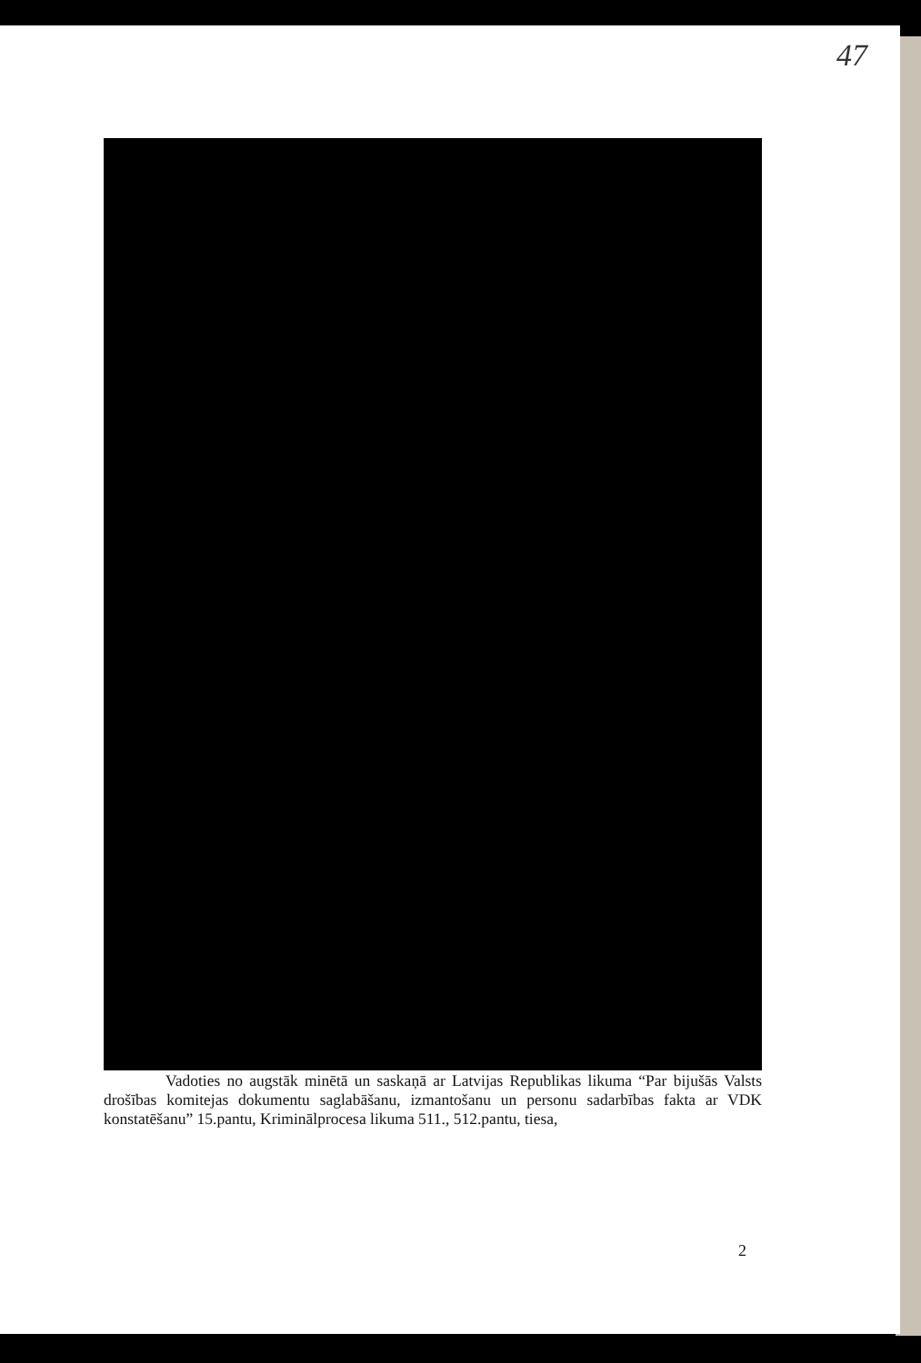47
Vadoties no augstāk minētā un saskaņā ar Latvijas Republikas likuma “Par bijušās Valsts drošības komitejas dokumentu saglabāšanu, izmantošanu un personu sadarbības fakta ar VDK konstatēšanu” 15.pantu, Kriminālprocesa likuma 511., 512.pantu, tiesa,
2